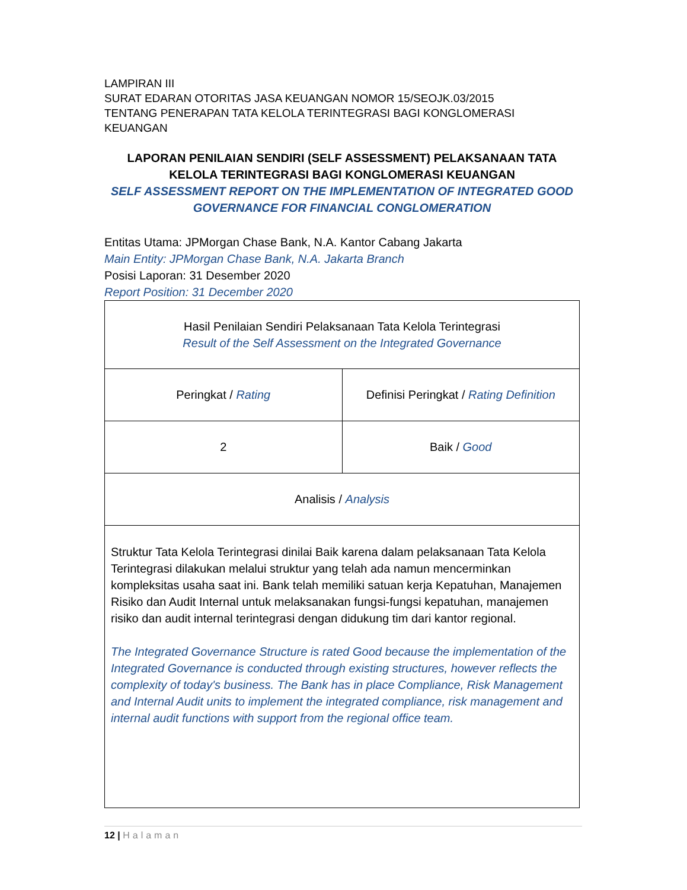LAMPIRAN III
SURAT EDARAN OTORITAS JASA KEUANGAN NOMOR 15/SEOJK.03/2015
TENTANG PENERAPAN TATA KELOLA TERINTEGRASI BAGI KONGLOMERASI KEUANGAN
LAPORAN PENILAIAN SENDIRI (SELF ASSESSMENT) PELAKSANAAN TATA KELOLA TERINTEGRASI BAGI KONGLOMERASI KEUANGAN
SELF ASSESSMENT REPORT ON THE IMPLEMENTATION OF INTEGRATED GOOD GOVERNANCE FOR FINANCIAL CONGLOMERATION
Entitas Utama: JPMorgan Chase Bank, N.A. Kantor Cabang Jakarta
Main Entity: JPMorgan Chase Bank, N.A. Jakarta Branch
Posisi Laporan: 31 Desember 2020
Report Position: 31 December 2020
| Hasil Penilaian Sendiri Pelaksanaan Tata Kelola Terintegrasi Result of the Self Assessment on the Integrated Governance | |
| Peringkat / Rating | Definisi Peringkat / Rating Definition |
| 2 | Baik / Good |
| Analisis / Analysis | |
| Struktur Tata Kelola Terintegrasi dinilai Baik karena dalam pelaksanaan Tata Kelola Terintegrasi dilakukan melalui struktur yang telah ada namun mencerminkan kompleksitas usaha saat ini. Bank telah memiliki satuan kerja Kepatuhan, Manajemen Risiko dan Audit Internal untuk melaksanakan fungsi-fungsi kepatuhan, manajemen risiko dan audit internal terintegrasi dengan didukung tim dari kantor regional. The Integrated Governance Structure is rated Good because the implementation of the Integrated Governance is conducted through existing structures, however reflects the complexity of today's business. The Bank has in place Compliance, Risk Management and Internal Audit units to implement the integrated compliance, risk management and internal audit functions with support from the regional office team. | |
12 | Halaman